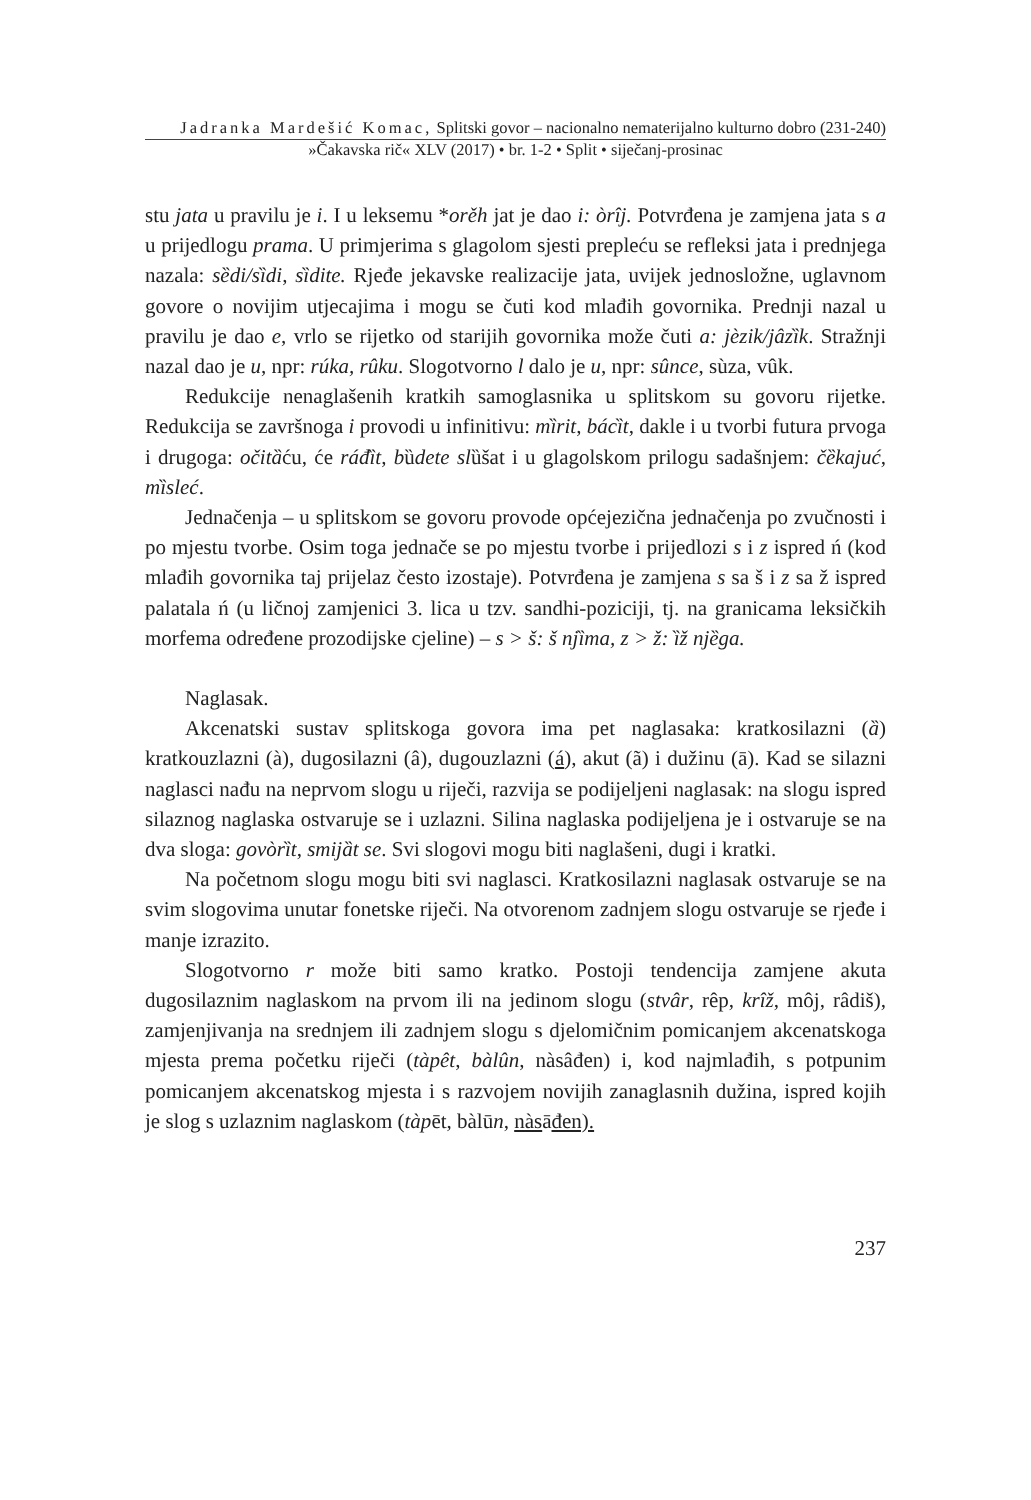Jadranka Mardešić Komac, Splitski govor – nacionalno nematerijalno kulturno dobro (231-240)
»Čakavska rič« XLV (2017) • br. 1-2 • Split • siječanj-prosinac
stu jata u pravilu je i. I u leksemu *orěh jat je dao i: òrîj. Potvrđena je zamjena jata s a u prijedlogu prama. U primjerima s glagolom sjesti prepleću se refleksi jata i prednjega nazala: sȅdi/sȉdi, sȉdite. Rjeđe jekavske realizacije jata, uvijek jednosložne, uglavnom govore o novijim utjecajima i mogu se čuti kod mlađih govornika. Prednji nazal u pravilu je dao e, vrlo se rijetko od starijih govornika može čuti a: jèzik/jâzȉk. Stražnji nazal dao je u, npr: rúka, rûku. Slogotvorno l dalo je u, npr: sûnce, sùza, vûk.
Redukcije nenaglašenih kratkih samoglasnika u splitskom su govoru rijetke. Redukcija se završnoga i provodi u infinitivu: mȉrit, bácȉt, dakle i u tvorbi futura prvoga i drugoga: očitȁću, će ráđȉt, bȕdete slȕšat i u glagolskom prilogu sadašnjem: čȅkajuć, mȉsleć.
Jednačenja – u splitskom se govoru provode općejezična jednačenja po zvučnosti i po mjestu tvorbe. Osim toga jednače se po mjestu tvorbe i prijedlozi s i z ispred ń (kod mlađih govornika taj prijelaz često izostaje). Potvrđena je zamjena s sa š i z sa ž ispred palatala ń (u ličnoj zamjenici 3. lica u tzv. sandhi-poziciji, tj. na granicama leksičkih morfema određene prozodijske cjeline) – s > š: š njȉma, z > ž: ȉž njȅga.
Naglasak.
Akcenatski sustav splitskoga govora ima pet naglasaka: kratkosilazni (ȁ) kratkouzlazni (à), dugosilazni (â), dugouzlazni (á), akut (ã) i dužinu (ā). Kad se silazni naglasci nađu na neprvom slogu u riječi, razvija se podijeljeni naglasak: na slogu ispred silaznog naglaska ostvaruje se i uzlazni. Silina naglaska podijeljena je i ostvaruje se na dva sloga: govòrȉt, smijȁt se. Svi slogovi mogu biti naglašeni, dugi i kratki.
Na početnom slogu mogu biti svi naglasci. Kratkosilazni naglasak ostvaruje se na svim slogovima unutar fonetske riječi. Na otvorenom zadnjem slogu ostvaruje se rjeđe i manje izrazito.
Slogotvorno r može biti samo kratko. Postoji tendencija zamjene akuta dugosilaznim naglaskom na prvom ili na jedinom slogu (stvâr, rêp, krîž, môj, râdiš), zamjenjivanja na srednjem ili zadnjem slogu s djelomičnim pomicanjem akcenatskoga mjesta prema početku riječi (tàpêt, bàlûn, nàsâđen) i, kod najmlađih, s potpunim pomicanjem akcenatskog mjesta i s razvojem novijih zanaglasnih dužina, ispred kojih je slog s uzlaznim naglaskom (tàpēt, bàlūn, nàsāđen).
237